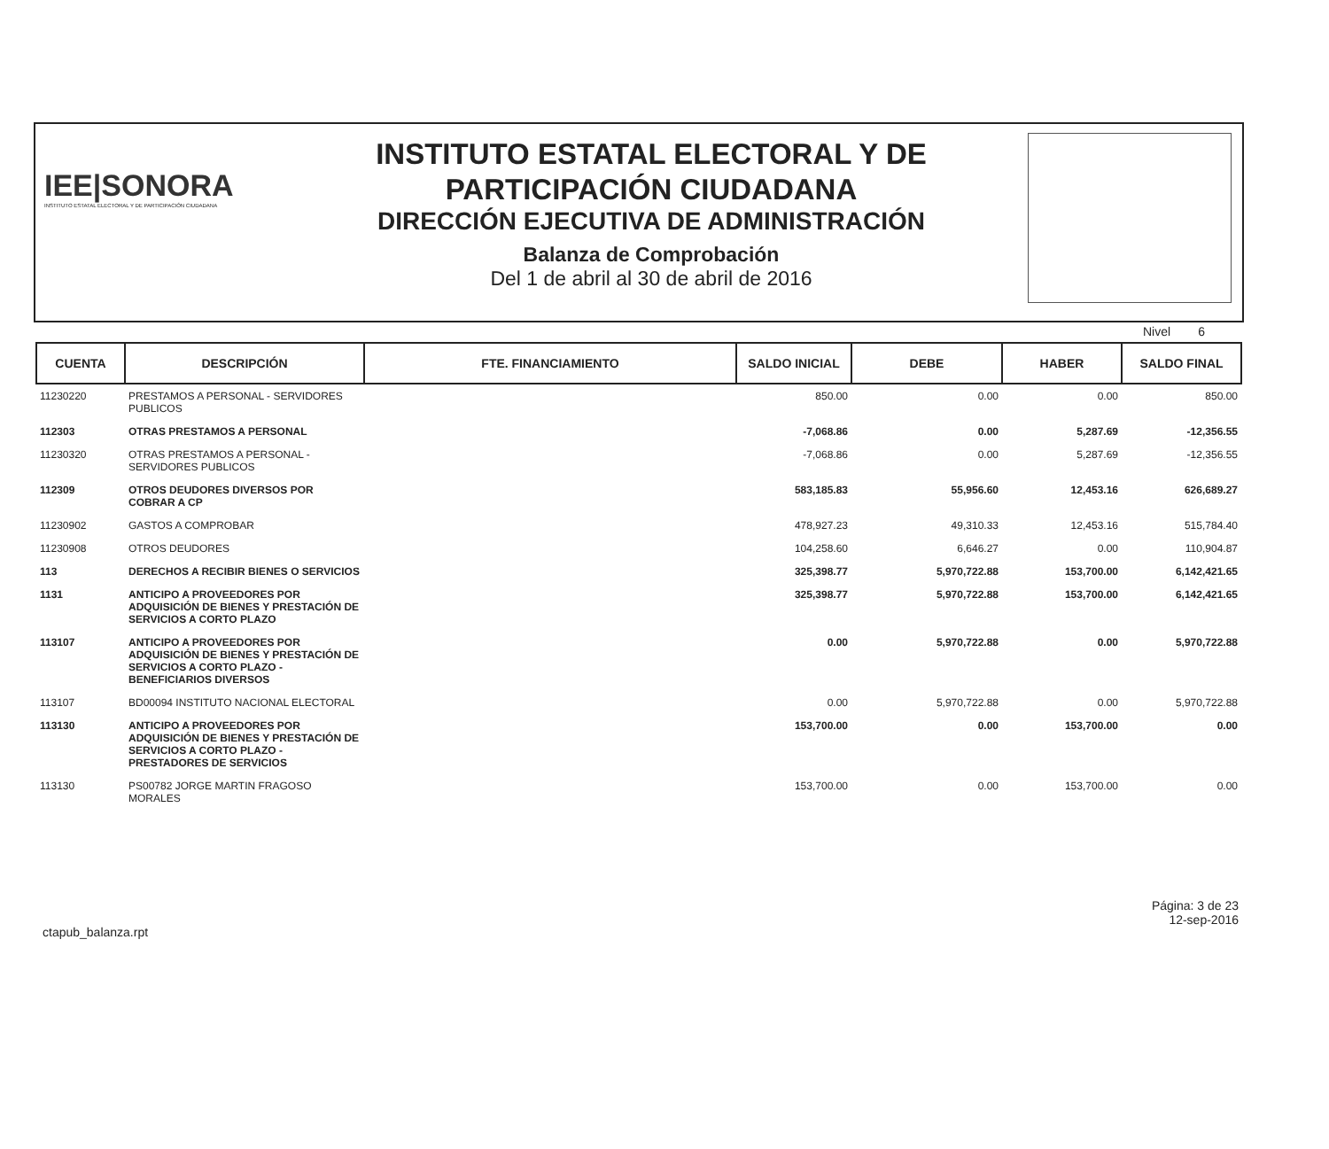IEE|SONORA
INSTITUTO ESTATAL ELECTORAL Y DE PARTICIPACIÓN CIUDADANA
INSTITUTO ESTATAL ELECTORAL Y DE
PARTICIPACIÓN CIUDADANA
DIRECCIÓN EJECUTIVA DE ADMINISTRACIÓN
Balanza de Comprobación
Del 1 de abril al 30 de abril de 2016
Nivel 6
| CUENTA | DESCRIPCIÓN | FTE. FINANCIAMIENTO | SALDO INICIAL | DEBE | HABER | SALDO FINAL |
| --- | --- | --- | --- | --- | --- | --- |
| 11230220 | PRESTAMOS A PERSONAL - SERVIDORES PUBLICOS | | 850.00 | 0.00 | 0.00 | 850.00 |
| 112303 | OTRAS PRESTAMOS A PERSONAL | | -7,068.86 | 0.00 | 5,287.69 | -12,356.55 |
| 11230320 | OTRAS PRESTAMOS A PERSONAL - SERVIDORES PUBLICOS | | -7,068.86 | 0.00 | 5,287.69 | -12,356.55 |
| 112309 | OTROS DEUDORES DIVERSOS POR COBRAR A CP | | 583,185.83 | 55,956.60 | 12,453.16 | 626,689.27 |
| 11230902 | GASTOS A COMPROBAR | | 478,927.23 | 49,310.33 | 12,453.16 | 515,784.40 |
| 11230908 | OTROS DEUDORES | | 104,258.60 | 6,646.27 | 0.00 | 110,904.87 |
| 113 | DERECHOS A RECIBIR BIENES O SERVICIOS | | 325,398.77 | 5,970,722.88 | 153,700.00 | 6,142,421.65 |
| 1131 | ANTICIPO A PROVEEDORES POR ADQUISICIÓN DE BIENES Y PRESTACIÓN DE SERVICIOS A CORTO PLAZO | | 325,398.77 | 5,970,722.88 | 153,700.00 | 6,142,421.65 |
| 113107 | ANTICIPO A PROVEEDORES POR ADQUISICIÓN DE BIENES Y PRESTACIÓN DE SERVICIOS A CORTO PLAZO - BENEFICIARIOS DIVERSOS | | 0.00 | 5,970,722.88 | 0.00 | 5,970,722.88 |
| 113107 | BD00094 INSTITUTO NACIONAL ELECTORAL | | 0.00 | 5,970,722.88 | 0.00 | 5,970,722.88 |
| 113130 | ANTICIPO A PROVEEDORES POR ADQUISICIÓN DE BIENES Y PRESTACIÓN DE SERVICIOS A CORTO PLAZO - PRESTADORES DE SERVICIOS | | 153,700.00 | 0.00 | 153,700.00 | 0.00 |
| 113130 | PS00782 JORGE MARTIN FRAGOSO MORALES | | 153,700.00 | 0.00 | 153,700.00 | 0.00 |
ctapub_balanza.rpt
Página: 3 de 23
12-sep-2016